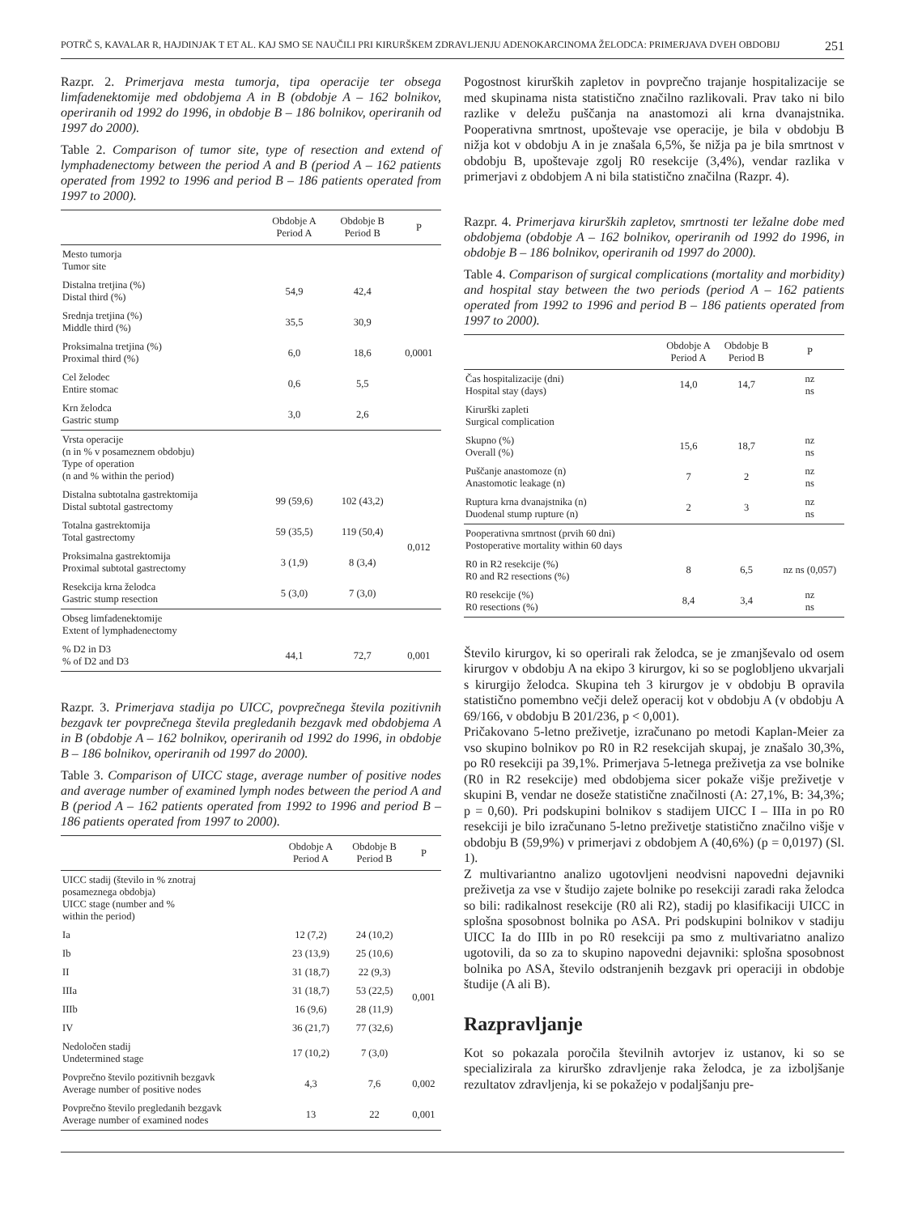POTRČ S, KAVALAR R, HAJDINJAK T ET AL. KAJ SMO SE NAUČILI PRI KIRURŠKEM ZDRAVLJENJU ADENOKARCINOMA ŽELODCA: PRIMERJAVA DVEH OBDOBIJ 251
Razpr. 2. Primerjava mesta tumorja, tipa operacije ter obsega limfadenektomije med obdobjema A in B (obdobje A – 162 bolnikov, operiranih od 1992 do 1996, in obdobje B – 186 bolnikov, operiranih od 1997 do 2000).
Table 2. Comparison of tumor site, type of resection and extend of lymphadenectomy between the period A and B (period A – 162 patients operated from 1992 to 1996 and period B – 186 patients operated from 1997 to 2000).
| | Obdobje A Period A | Obdobje B Period B | P |
| --- | --- | --- | --- |
| Mesto tumorja Tumor site | | | |
| Distalna tretjina (%) Distal third (%) | 54,9 | 42,4 | 0,0001 |
| Srednja tretjina (%) Middle third (%) | 35,5 | 30,9 | |
| Proksimalna tretjina (%) Proximal third (%) | 6,0 | 18,6 | |
| Cel želodec Entire stomac | 0,6 | 5,5 | |
| Krn želodca Gastric stump | 3,0 | 2,6 | |
| Vrsta operacije (n in % v posameznem obdobju) Type of operation (n and % within the period) | | | |
| Distalna subtotalna gastrektomija Distal subtotal gastrectomy | 99 (59,6) | 102 (43,2) | 0,012 |
| Totalna gastrektomija Total gastrectomy | 59 (35,5) | 119 (50,4) | |
| Proksimalna gastrektomija Proximal subtotal gastrectomy | 3 (1,9) | 8 (3,4) | |
| Resekcija krna želodca Gastric stump resection | 5 (3,0) | 7 (3,0) | |
| Obseg limfadenektomije Extent of lymphadenectomy | | | |
| % D2 in D3 % of D2 and D3 | 44,1 | 72,7 | 0,001 |
Razpr. 3. Primerjava stadija po UICC, povprečnega števila pozitivnih bezgavk ter povprečnega števila pregledanih bezgavk med obdobjema A in B (obdobje A – 162 bolnikov, operiranih od 1992 do 1996, in obdobje B – 186 bolnikov, operiranih od 1997 do 2000).
Table 3. Comparison of UICC stage, average number of positive nodes and average number of examined lymph nodes between the period A and B (period A – 162 patients operated from 1992 to 1996 and period B – 186 patients operated from 1997 to 2000).
| | Obdobje A Period A | Obdobje B Period B | P |
| --- | --- | --- | --- |
| UICC stadij (število in % znotraj posameznega obdobja) UICC stage (number and % within the period) | | | |
| Ia | 12 (7,2) | 24 (10,2) | 0,001 |
| Ib | 23 (13,9) | 25 (10,6) | |
| II | 31 (18,7) | 22 (9,3) | |
| IIIa | 31 (18,7) | 53 (22,5) | |
| IIIb | 16 (9,6) | 28 (11,9) | |
| IV | 36 (21,7) | 77 (32,6) | |
| Nedoločen stadij Undetermined stage | 17 (10,2) | 7 (3,0) | |
| Povprečno število pozitivnih bezgavk Average number of positive nodes | 4,3 | 7,6 | 0,002 |
| Povprečno število pregledanih bezgavk Average number of examined nodes | 13 | 22 | 0,001 |
Pogostnost kirurških zapletov in povprečno trajanje hospitalizacije se med skupinama nista statistično značilno razlikovali. Prav tako ni bilo razlike v deležu puščanja na anastomozi ali krna dvanajstnika. Pooperativna smrtnost, upoštevaje vse operacije, je bila v obdobju B nižja kot v obdobju A in je znašala 6,5%, še nižja pa je bila smrtnost v obdobju B, upoštevaje zgolj R0 resekcije (3,4%), vendar razlika v primerjavi z obdobjem A ni bila statistično značilna (Razpr. 4).
Razpr. 4. Primerjava kirurških zapletov, smrtnosti ter ležalne dobe med obdobjema (obdobje A – 162 bolnikov, operiranih od 1992 do 1996, in obdobje B – 186 bolnikov, operiranih od 1997 do 2000).
Table 4. Comparison of surgical complications (mortality and morbidity) and hospital stay between the two periods (period A – 162 patients operated from 1992 to 1996 and period B – 186 patients operated from 1997 to 2000).
| | Obdobje A Period A | Obdobje B Period B | P |
| --- | --- | --- | --- |
| Čas hospitalizacije (dni) Hospital stay (days) | 14,0 | 14,7 | nz ns |
| Kirurški zapleti Surgical complication | | | |
| Skupno (%) Overall (%) | 15,6 | 18,7 | nz ns |
| Puščanje anastomoze (n) Anastomotic leakage (n) | 7 | 2 | nz ns |
| Ruptura krna dvanajstnika (n) Duodenal stump rupture (n) | 2 | 3 | nz ns |
| Pooperativna smrtnost (prvih 60 dni) Postoperative mortality within 60 days | | | |
| R0 in R2 resekcije (%) R0 and R2 resections (%) | 8 | 6,5 | nz ns (0,057) |
| R0 resekcije (%) R0 resections (%) | 8,4 | 3,4 | nz ns |
Število kirurgov, ki so operirali rak želodca, se je zmanjševalo od osem kirurgov v obdobju A na ekipo 3 kirurgov, ki so se poglobljeno ukvarjali s kirurgijo želodca. Skupina teh 3 kirurgov je v obdobju B opravila statistično pomembno večji delež operacij kot v obdobju A (v obdobju A 69/166, v obdobju B 201/236, p < 0,001).
Pričakovano 5-letno preživetje, izračunano po metodi Kaplan-Meier za vso skupino bolnikov po R0 in R2 resekcijah skupaj, je znašalo 30,3%, po R0 resekciji pa 39,1%. Primerjava 5-letnega preživetja za vse bolnike (R0 in R2 resekcije) med obdobjema sicer pokaže višje preživetje v skupini B, vendar ne doseže statistične značilnosti (A: 27,1%, B: 34,3%; p = 0,60). Pri podskupini bolnikov s stadijem UICC I – IIIa in po R0 resekciji je bilo izračunano 5-letno preživetje statistično značilno višje v obdobju B (59,9%) v primerjavi z obdobjem A (40,6%) (p = 0,0197) (Sl. 1).
Z multivariantno analizo ugotovljeni neodvisni napovedni dejavniki preživetja za vse v študijo zajete bolnike po resekciji zaradi raka želodca so bili: radikalnost resekcije (R0 ali R2), stadij po klasifikaciji UICC in splošna sposobnost bolnika po ASA. Pri podskupini bolnikov v stadiju UICC Ia do IIIb in po R0 resekciji pa smo z multivariatno analizo ugotovili, da so za to skupino napovedni dejavniki: splošna sposobnost bolnika po ASA, število odstranjenih bezgavk pri operaciji in obdobje študije (A ali B).
Razpravljanje
Kot so pokazala poročila številnih avtorjev iz ustanov, ki so se specializirala za kirurško zdravljenje raka želodca, je za izboljšanje rezultatov zdravljenja, ki se pokažejo v podaljšanju pre-